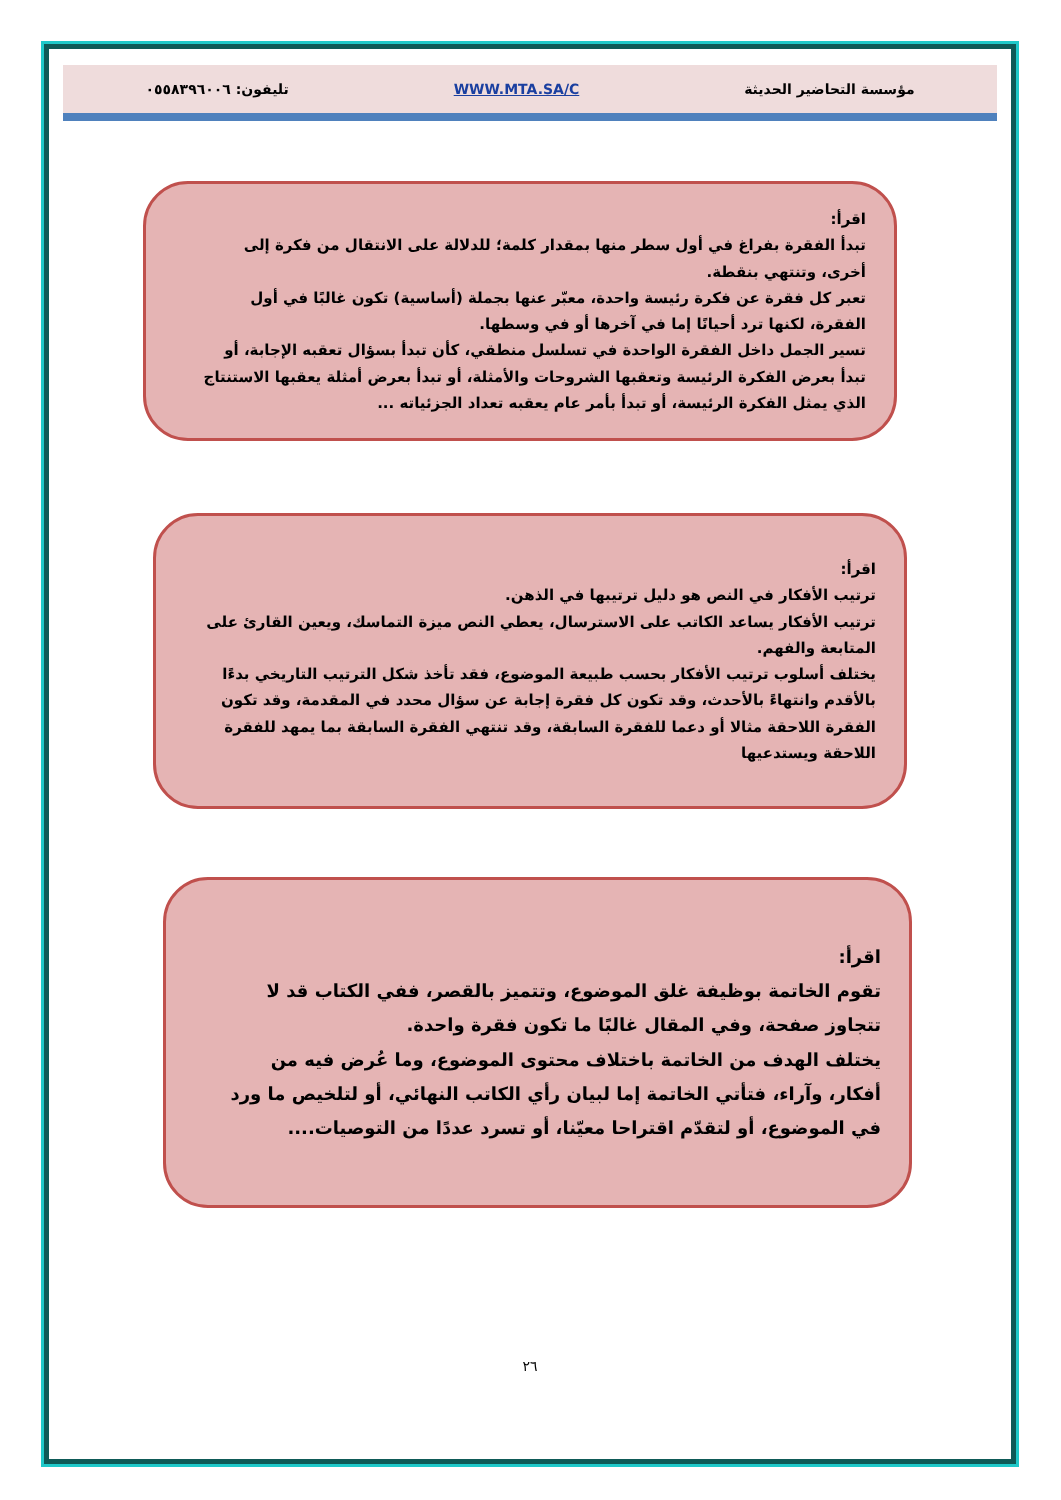مؤسسة التحاضير الحديثة WWW.MTA.SA/C تليفون: ٠٥٥٨٣٩٦٠٠٦
اقرأ:
تبدأ الفقرة بفراغ في أول سطر منها بمقدار كلمة؛ للدلالة على الانتقال من فكرة إلى أخرى، وتنتهي بنقطة.
تعبر كل فقرة عن فكرة رئيسة واحدة، معبّر عنها بجملة (أساسية) تكون غالبًا في أول الفقرة، لكنها ترد أحيانًا إما في آخرها أو في وسطها.
تسير الجمل داخل الفقرة الواحدة في تسلسل منطقي، كأن تبدأ بسؤال تعقبه الإجابة، أو تبدأ بعرض الفكرة الرئيسة وتعقبها الشروحات والأمثلة، أو تبدأ بعرض أمثلة يعقبها الاستنتاج الذي يمثل الفكرة الرئيسة، أو تبدأ بأمر عام يعقبه تعداد الجزئياته ...
اقرأ:
ترتيب الأفكار في النص هو دليل ترتيبها في الذهن.
ترتيب الأفكار يساعد الكاتب على الاسترسال، يعطي النص ميزة التماسك، ويعين القارئ على المتابعة والفهم.
يختلف أسلوب ترتيب الأفكار بحسب طبيعة الموضوع، فقد تأخذ شكل الترتيب التاريخي بدءًا بالأقدم وانتهاءً بالأحدث، وقد تكون كل فقرة إجابة عن سؤال محدد في المقدمة، وقد تكون الفقرة اللاحقة مثالا أو دعما للفقرة السابقة، وقد تنتهي الفقرة السابقة بما يمهد للفقرة اللاحقة ويستدعيها
اقرأ:
تقوم الخاتمة بوظيفة غلق الموضوع، وتتميز بالقصر، ففي الكتاب قد لا تتجاوز صفحة، وفي المقال غالبًا ما تكون فقرة واحدة.
يختلف الهدف من الخاتمة باختلاف محتوى الموضوع، وما عُرض فيه من أفكار، وآراء، فتأتي الخاتمة إما لبيان رأي الكاتب النهائي، أو لتلخيص ما ورد في الموضوع، أو لتقدّم اقتراحا معيّنا، أو تسرد عددًا من التوصيات....
٢٦